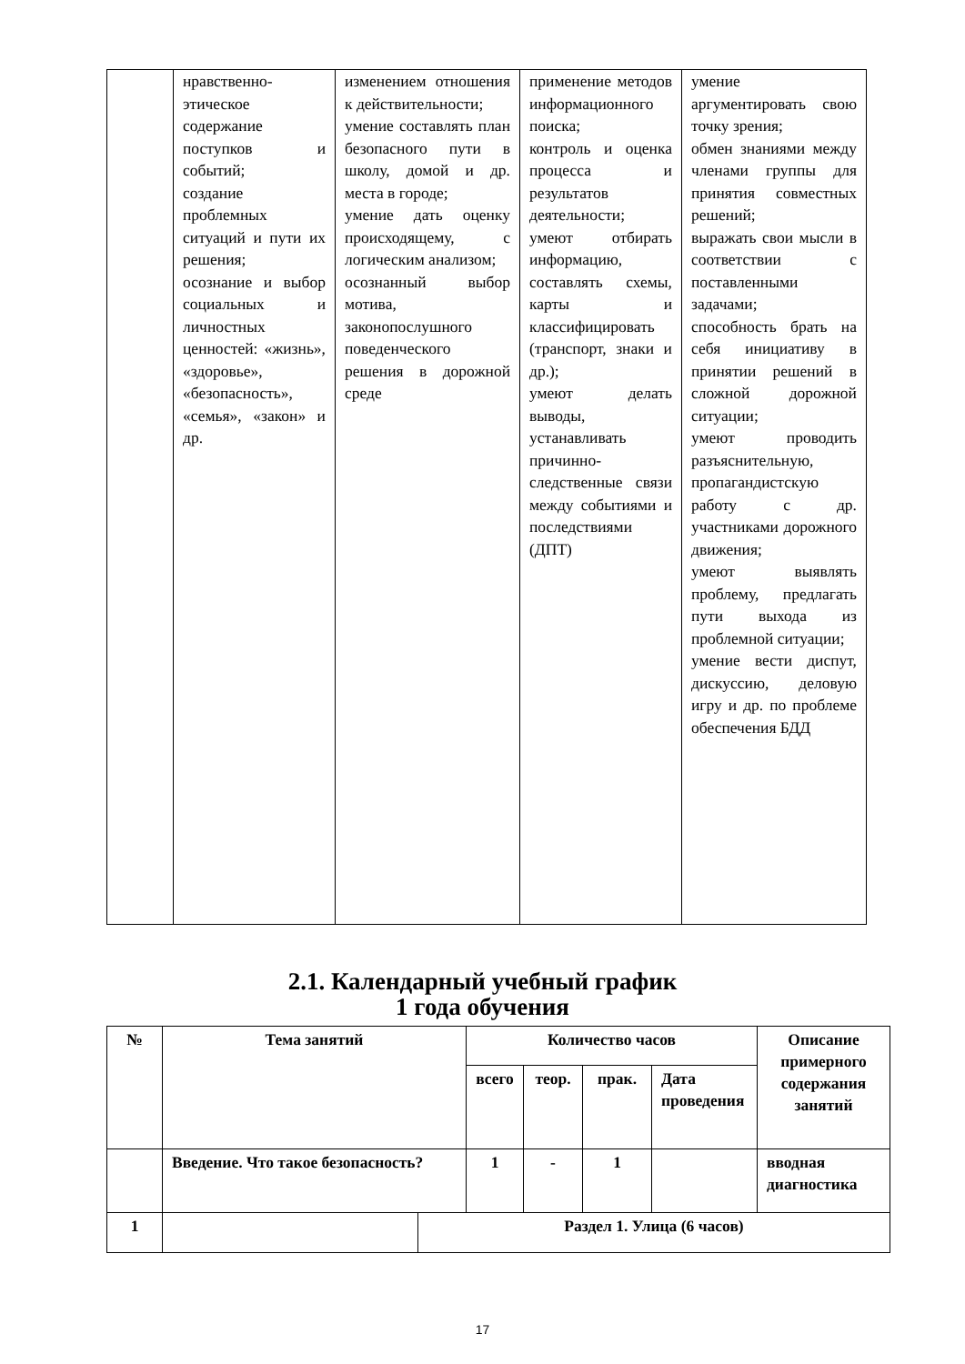| | нравственно-этическое содержание поступков и событий; создание проблемных ситуаций и пути их решения; осознание и выбор социальных и личностных ценностей: «жизнь», «здоровье», «безопасность», «семья», «закон» и др. | изменением отношения к действительности; умение составлять план безопасного пути в школу, домой и др. места в городе; умение дать оценку происходящему, с логическим анализом; осознанный выбор мотива, законопослушного поведенческого решения в дорожной среде | применение методов информационного поиска; контроль и оценка процесса и результатов деятельности; умеют отбирать информацию, составлять схемы, карты и классифицировать (транспорт, знаки и др.); умеют делать выводы, устанавливать причинно-следственные связи между событиями и последствиями (ДПТ) | умение аргументировать свою точку зрения; обмен знаниями между членами группы для принятия совместных решений; выражать свои мысли в соответствии с поставленными задачами; способность брать на себя инициативу в принятии решений в сложной дорожной ситуации; умеют проводить разъяснительную, пропагандистскую работу с др. участниками дорожного движения; умеют выявлять проблему, предлагать пути выхода из проблемной ситуации; умение вести диспут, дискуссию, деловую игру и др. по проблеме обеспечения БДД |
2.1. Календарный учебный график
1 года обучения
| № | Тема занятий | | Количество часов | | | | Описание примерного содержания занятий |
| --- | --- | --- | --- | --- | --- | --- | --- |
| | | | всего | теор. | прак. | Дата проведения | |
| | Введение. Что такое безопасность? | | 1 | - | 1 | | вводная диагностика |
| 1 | | Раздел 1. Улица (6 часов) | | | | | |
17